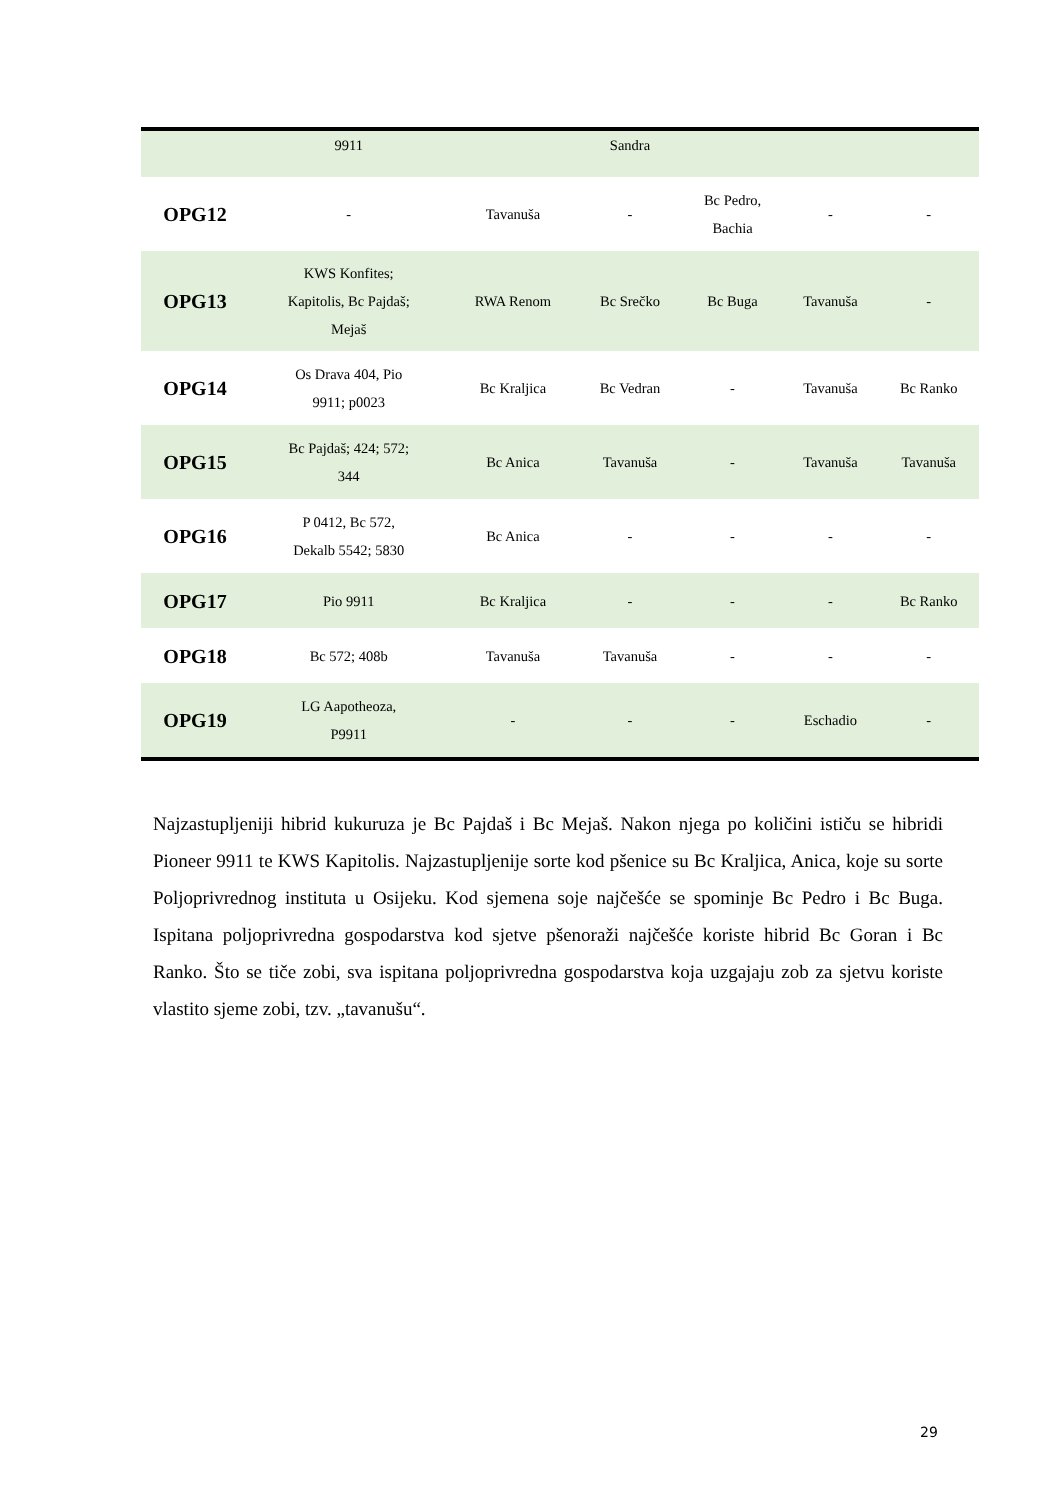| | 9911 | | Sandra | | | |
| OPG12 | - | Tavanuša | - | Bc Pedro, Bachia | - | - |
| OPG13 | KWS Konfites; Kapitolis, Bc Pajdaš; Mejaš | RWA Renom | Bc Srečko | Bc Buga | Tavanuša | - |
| OPG14 | Os Drava 404, Pio 9911; p0023 | Bc Kraljica | Bc Vedran | - | Tavanuša | Bc Ranko |
| OPG15 | Bc Pajdaš; 424; 572; 344 | Bc Anica | Tavanuša | - | Tavanuša | Tavanuša |
| OPG16 | P 0412, Bc 572, Dekalb 5542; 5830 | Bc Anica | - | - | - | - |
| OPG17 | Pio 9911 | Bc Kraljica | - | - | - | Bc Ranko |
| OPG18 | Bc 572; 408b | Tavanuša | Tavanuša | - | - | - |
| OPG19 | LG Aapotheoza, P9911 | - | - | - | Eschadio | - |
Najzastupljeniji hibrid kukuruza je Bc Pajdaš i Bc Mejaš. Nakon njega po količini ističu se hibridi Pioneer 9911 te KWS Kapitolis. Najzastupljenije sorte kod pšenice su Bc Kraljica, Anica, koje su sorte Poljoprivrednog instituta u Osijeku. Kod sjemena soje najčešće se spominje Bc Pedro i Bc Buga. Ispitana poljoprivredna gospodarstva kod sjetve pšenoraži najčešće koriste hibrid Bc Goran i Bc Ranko. Što se tiče zobi, sva ispitana poljoprivredna gospodarstva koja uzgajaju zob za sjetvu koriste vlastito sjeme zobi, tzv. „tavanušu“.
29